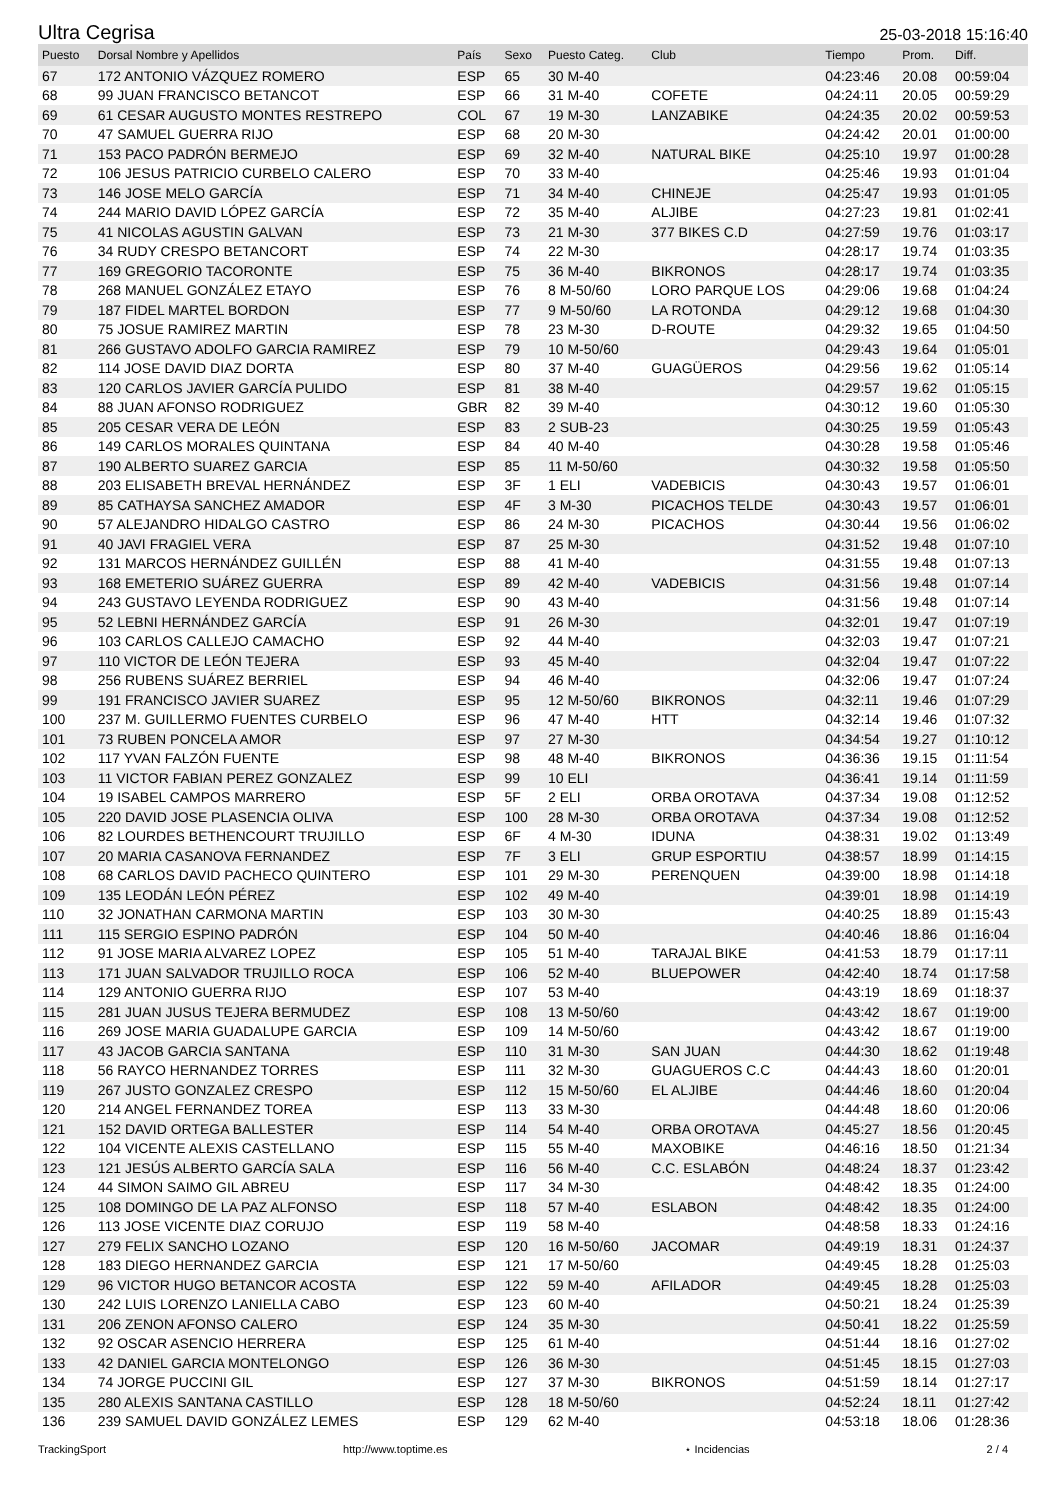Ultra Cegrisa 25-03-2018 15:16:40
| Puesto | Dorsal Nombre y Apellidos | País | Sexo | Puesto Categ. | Club | Tiempo | Prom. | Diff. |
| --- | --- | --- | --- | --- | --- | --- | --- | --- |
| 67 | 172 ANTONIO VÁZQUEZ ROMERO | ESP | 65 | 30 M-40 | | 04:23:46 | 20.08 | 00:59:04 |
| 68 | 99 JUAN FRANCISCO BETANCOT | ESP | 66 | 31 M-40 | COFETE | 04:24:11 | 20.05 | 00:59:29 |
| 69 | 61 CESAR AUGUSTO MONTES RESTREPO | COL | 67 | 19 M-30 | LANZABIKE | 04:24:35 | 20.02 | 00:59:53 |
| 70 | 47 SAMUEL GUERRA RIJO | ESP | 68 | 20 M-30 | | 04:24:42 | 20.01 | 01:00:00 |
| 71 | 153 PACO PADRÓN BERMEJO | ESP | 69 | 32 M-40 | NATURAL BIKE | 04:25:10 | 19.97 | 01:00:28 |
| 72 | 106 JESUS PATRICIO CURBELO CALERO | ESP | 70 | 33 M-40 | | 04:25:46 | 19.93 | 01:01:04 |
| 73 | 146 JOSE MELO GARCÍA | ESP | 71 | 34 M-40 | CHINEJE | 04:25:47 | 19.93 | 01:01:05 |
| 74 | 244 MARIO DAVID LÓPEZ GARCÍA | ESP | 72 | 35 M-40 | ALJIBE | 04:27:23 | 19.81 | 01:02:41 |
| 75 | 41 NICOLAS AGUSTIN GALVAN | ESP | 73 | 21 M-30 | 377 BIKES C.D | 04:27:59 | 19.76 | 01:03:17 |
| 76 | 34 RUDY CRESPO BETANCORT | ESP | 74 | 22 M-30 | | 04:28:17 | 19.74 | 01:03:35 |
| 77 | 169 GREGORIO TACORONTE | ESP | 75 | 36 M-40 | BIKRONOS | 04:28:17 | 19.74 | 01:03:35 |
| 78 | 268 MANUEL GONZÁLEZ ETAYO | ESP | 76 | 8 M-50/60 | LORO PARQUE LOS | 04:29:06 | 19.68 | 01:04:24 |
| 79 | 187 FIDEL MARTEL BORDON | ESP | 77 | 9 M-50/60 | LA ROTONDA | 04:29:12 | 19.68 | 01:04:30 |
| 80 | 75 JOSUE RAMIREZ MARTIN | ESP | 78 | 23 M-30 | D-ROUTE | 04:29:32 | 19.65 | 01:04:50 |
| 81 | 266 GUSTAVO ADOLFO GARCIA RAMIREZ | ESP | 79 | 10 M-50/60 | | 04:29:43 | 19.64 | 01:05:01 |
| 82 | 114 JOSE DAVID DIAZ DORTA | ESP | 80 | 37 M-40 | GUAGÜEROS | 04:29:56 | 19.62 | 01:05:14 |
| 83 | 120 CARLOS JAVIER GARCÍA PULIDO | ESP | 81 | 38 M-40 | | 04:29:57 | 19.62 | 01:05:15 |
| 84 | 88 JUAN AFONSO RODRIGUEZ | GBR | 82 | 39 M-40 | | 04:30:12 | 19.60 | 01:05:30 |
| 85 | 205 CESAR VERA DE LEÓN | ESP | 83 | 2 SUB-23 | | 04:30:25 | 19.59 | 01:05:43 |
| 86 | 149 CARLOS MORALES QUINTANA | ESP | 84 | 40 M-40 | | 04:30:28 | 19.58 | 01:05:46 |
| 87 | 190 ALBERTO SUAREZ GARCIA | ESP | 85 | 11 M-50/60 | | 04:30:32 | 19.58 | 01:05:50 |
| 88 | 203 ELISABETH BREVAL HERNÁNDEZ | ESP | 3F | 1 ELI | VADEBICIS | 04:30:43 | 19.57 | 01:06:01 |
| 89 | 85 CATHAYSA SANCHEZ AMADOR | ESP | 4F | 3 M-30 | PICACHOS TELDE | 04:30:43 | 19.57 | 01:06:01 |
| 90 | 57 ALEJANDRO HIDALGO CASTRO | ESP | 86 | 24 M-30 | PICACHOS | 04:30:44 | 19.56 | 01:06:02 |
| 91 | 40 JAVI FRAGIEL VERA | ESP | 87 | 25 M-30 | | 04:31:52 | 19.48 | 01:07:10 |
| 92 | 131 MARCOS HERNÁNDEZ GUILLÉN | ESP | 88 | 41 M-40 | | 04:31:55 | 19.48 | 01:07:13 |
| 93 | 168 EMETERIO SUÁREZ GUERRA | ESP | 89 | 42 M-40 | VADEBICIS | 04:31:56 | 19.48 | 01:07:14 |
| 94 | 243 GUSTAVO LEYENDA RODRIGUEZ | ESP | 90 | 43 M-40 | | 04:31:56 | 19.48 | 01:07:14 |
| 95 | 52 LEBNI HERNÁNDEZ GARCÍA | ESP | 91 | 26 M-30 | | 04:32:01 | 19.47 | 01:07:19 |
| 96 | 103 CARLOS CALLEJO CAMACHO | ESP | 92 | 44 M-40 | | 04:32:03 | 19.47 | 01:07:21 |
| 97 | 110 VICTOR DE LEÓN TEJERA | ESP | 93 | 45 M-40 | | 04:32:04 | 19.47 | 01:07:22 |
| 98 | 256 RUBENS SUÁREZ BERRIEL | ESP | 94 | 46 M-40 | | 04:32:06 | 19.47 | 01:07:24 |
| 99 | 191 FRANCISCO JAVIER SUAREZ | ESP | 95 | 12 M-50/60 | BIKRONOS | 04:32:11 | 19.46 | 01:07:29 |
| 100 | 237 M. GUILLERMO FUENTES CURBELO | ESP | 96 | 47 M-40 | HTT | 04:32:14 | 19.46 | 01:07:32 |
| 101 | 73 RUBEN PONCELA AMOR | ESP | 97 | 27 M-30 | | 04:34:54 | 19.27 | 01:10:12 |
| 102 | 117 YVAN FALZÓN FUENTE | ESP | 98 | 48 M-40 | BIKRONOS | 04:36:36 | 19.15 | 01:11:54 |
| 103 | 11 VICTOR FABIAN PEREZ GONZALEZ | ESP | 99 | 10 ELI | | 04:36:41 | 19.14 | 01:11:59 |
| 104 | 19 ISABEL CAMPOS MARRERO | ESP | 5F | 2 ELI | ORBA OROTAVA | 04:37:34 | 19.08 | 01:12:52 |
| 105 | 220 DAVID JOSE PLASENCIA OLIVA | ESP | 100 | 28 M-30 | ORBA OROTAVA | 04:37:34 | 19.08 | 01:12:52 |
| 106 | 82 LOURDES BETHENCOURT TRUJILLO | ESP | 6F | 4 M-30 | IDUNA | 04:38:31 | 19.02 | 01:13:49 |
| 107 | 20 MARIA CASANOVA FERNANDEZ | ESP | 7F | 3 ELI | GRUP ESPORTIU | 04:38:57 | 18.99 | 01:14:15 |
| 108 | 68 CARLOS DAVID PACHECO QUINTERO | ESP | 101 | 29 M-30 | PERENQUEN | 04:39:00 | 18.98 | 01:14:18 |
| 109 | 135 LEODÁN LEÓN PÉREZ | ESP | 102 | 49 M-40 | | 04:39:01 | 18.98 | 01:14:19 |
| 110 | 32 JONATHAN CARMONA MARTIN | ESP | 103 | 30 M-30 | | 04:40:25 | 18.89 | 01:15:43 |
| 111 | 115 SERGIO ESPINO PADRÓN | ESP | 104 | 50 M-40 | | 04:40:46 | 18.86 | 01:16:04 |
| 112 | 91 JOSE MARIA ALVAREZ LOPEZ | ESP | 105 | 51 M-40 | TARAJAL BIKE | 04:41:53 | 18.79 | 01:17:11 |
| 113 | 171 JUAN SALVADOR TRUJILLO ROCA | ESP | 106 | 52 M-40 | BLUEPOWER | 04:42:40 | 18.74 | 01:17:58 |
| 114 | 129 ANTONIO GUERRA RIJO | ESP | 107 | 53 M-40 | | 04:43:19 | 18.69 | 01:18:37 |
| 115 | 281 JUAN JUSUS TEJERA BERMUDEZ | ESP | 108 | 13 M-50/60 | | 04:43:42 | 18.67 | 01:19:00 |
| 116 | 269 JOSE MARIA GUADALUPE GARCIA | ESP | 109 | 14 M-50/60 | | 04:43:42 | 18.67 | 01:19:00 |
| 117 | 43 JACOB GARCIA SANTANA | ESP | 110 | 31 M-30 | SAN JUAN | 04:44:30 | 18.62 | 01:19:48 |
| 118 | 56 RAYCO HERNANDEZ TORRES | ESP | 111 | 32 M-30 | GUAGUEROS C.C | 04:44:43 | 18.60 | 01:20:01 |
| 119 | 267 JUSTO GONZALEZ CRESPO | ESP | 112 | 15 M-50/60 | EL ALJIBE | 04:44:46 | 18.60 | 01:20:04 |
| 120 | 214 ANGEL FERNANDEZ TOREA | ESP | 113 | 33 M-30 | | 04:44:48 | 18.60 | 01:20:06 |
| 121 | 152 DAVID ORTEGA BALLESTER | ESP | 114 | 54 M-40 | ORBA OROTAVA | 04:45:27 | 18.56 | 01:20:45 |
| 122 | 104 VICENTE ALEXIS CASTELLANO | ESP | 115 | 55 M-40 | MAXOBIKE | 04:46:16 | 18.50 | 01:21:34 |
| 123 | 121 JESÚS ALBERTO GARCÍA SALA | ESP | 116 | 56 M-40 | C.C. ESLABÓN | 04:48:24 | 18.37 | 01:23:42 |
| 124 | 44 SIMON SAIMO GIL ABREU | ESP | 117 | 34 M-30 | | 04:48:42 | 18.35 | 01:24:00 |
| 125 | 108 DOMINGO DE LA PAZ ALFONSO | ESP | 118 | 57 M-40 | ESLABON | 04:48:42 | 18.35 | 01:24:00 |
| 126 | 113 JOSE VICENTE DIAZ CORUJO | ESP | 119 | 58 M-40 | | 04:48:58 | 18.33 | 01:24:16 |
| 127 | 279 FELIX SANCHO LOZANO | ESP | 120 | 16 M-50/60 | JACOMAR | 04:49:19 | 18.31 | 01:24:37 |
| 128 | 183 DIEGO HERNANDEZ GARCIA | ESP | 121 | 17 M-50/60 | | 04:49:45 | 18.28 | 01:25:03 |
| 129 | 96 VICTOR HUGO BETANCOR ACOSTA | ESP | 122 | 59 M-40 | AFILADOR | 04:49:45 | 18.28 | 01:25:03 |
| 130 | 242 LUIS LORENZO LANIELLA CABO | ESP | 123 | 60 M-40 | | 04:50:21 | 18.24 | 01:25:39 |
| 131 | 206 ZENON AFONSO CALERO | ESP | 124 | 35 M-30 | | 04:50:41 | 18.22 | 01:25:59 |
| 132 | 92 OSCAR ASENCIO HERRERA | ESP | 125 | 61 M-40 | | 04:51:44 | 18.16 | 01:27:02 |
| 133 | 42 DANIEL GARCIA MONTELONGO | ESP | 126 | 36 M-30 | | 04:51:45 | 18.15 | 01:27:03 |
| 134 | 74 JORGE PUCCINI GIL | ESP | 127 | 37 M-30 | BIKRONOS | 04:51:59 | 18.14 | 01:27:17 |
| 135 | 280 ALEXIS SANTANA CASTILLO | ESP | 128 | 18 M-50/60 | | 04:52:24 | 18.11 | 01:27:42 |
| 136 | 239 SAMUEL DAVID GONZÁLEZ LEMES | ESP | 129 | 62 M-40 | | 04:53:18 | 18.06 | 01:28:36 |
TrackingSport http://www.toptime.es ⋆ Incidencias 2 / 4